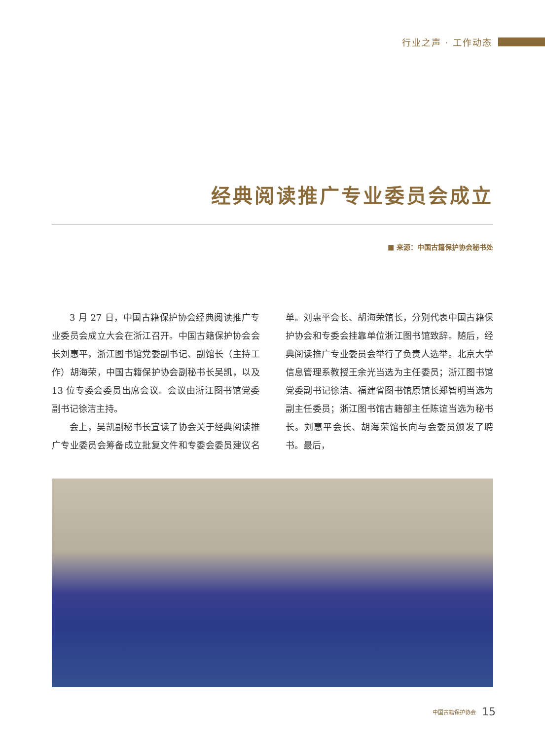行业之声 · 工作动态
经典阅读推广专业委员会成立
■ 来源：中国古籍保护协会秘书处
3 月 27 日，中国古籍保护协会经典阅读推广专业委员会成立大会在浙江召开。中国古籍保护协会会长刘惠平，浙江图书馆党委副书记、副馆长（主持工作）胡海荣，中国古籍保护协会副秘书长吴凯，以及 13 位专委会委员出席会议。会议由浙江图书馆党委副书记徐洁主持。
会上，吴凯副秘书长宣读了协会关于经典阅读推广专业委员会筹备成立批复文件和专委会委员建议名单。刘惠平会长、胡海荣馆长，分别代表中国古籍保护协会和专委会挂靠单位浙江图书馆致辞。随后，经典阅读推广专业委员会举行了负责人选举。北京大学信息管理系教授王余光当选为主任委员；浙江图书馆党委副书记徐洁、福建省图书馆原馆长郑智明当选为副主任委员；浙江图书馆古籍部主任陈谊当选为秘书长。刘惠平会长、胡海荣馆长向与会委员颁发了聘书。最后，
中国古籍保护协会 15